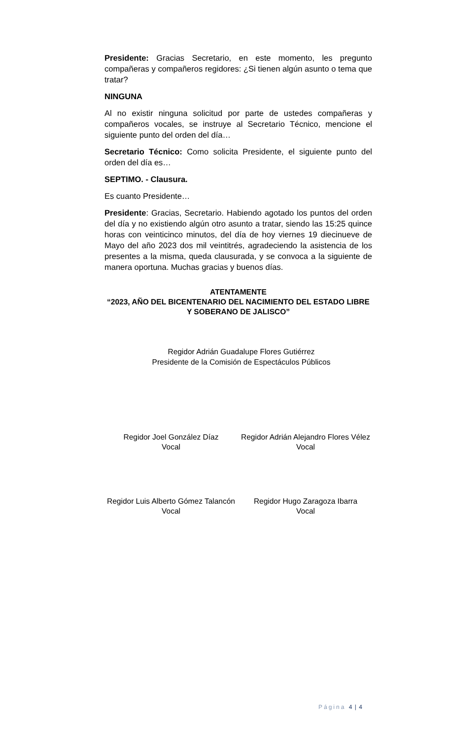Presidente: Gracias Secretario, en este momento, les pregunto compañeras y compañeros regidores: ¿Si tienen algún asunto o tema que tratar?
NINGUNA
Al no existir ninguna solicitud por parte de ustedes compañeras y compañeros vocales, se instruye al Secretario Técnico, mencione el siguiente punto del orden del día…
Secretario Técnico: Como solicita Presidente, el siguiente punto del orden del día es…
SEPTIMO. - Clausura.
Es cuanto Presidente…
Presidente: Gracias, Secretario. Habiendo agotado los puntos del orden del día y no existiendo algún otro asunto a tratar, siendo las 15:25 quince horas con veinticinco minutos, del día de hoy viernes 19 diecinueve de Mayo del año 2023 dos mil veintitrés, agradeciendo la asistencia de los presentes a la misma, queda clausurada, y se convoca a la siguiente de manera oportuna. Muchas gracias y buenos días.
ATENTAMENTE
“2023, AÑO DEL BICENTENARIO DEL NACIMIENTO DEL ESTADO LIBRE Y SOBERANO DE JALISCO”
Regidor Adrián Guadalupe Flores Gutiérrez
Presidente de la Comisión de Espectáculos Públicos
Regidor Joel González Díaz
Vocal
Regidor Adrián Alejandro Flores Vélez
Vocal
Regidor Luis Alberto Gómez Talancón
Vocal
Regidor Hugo Zaragoza Ibarra
Vocal
Página 4 | 4